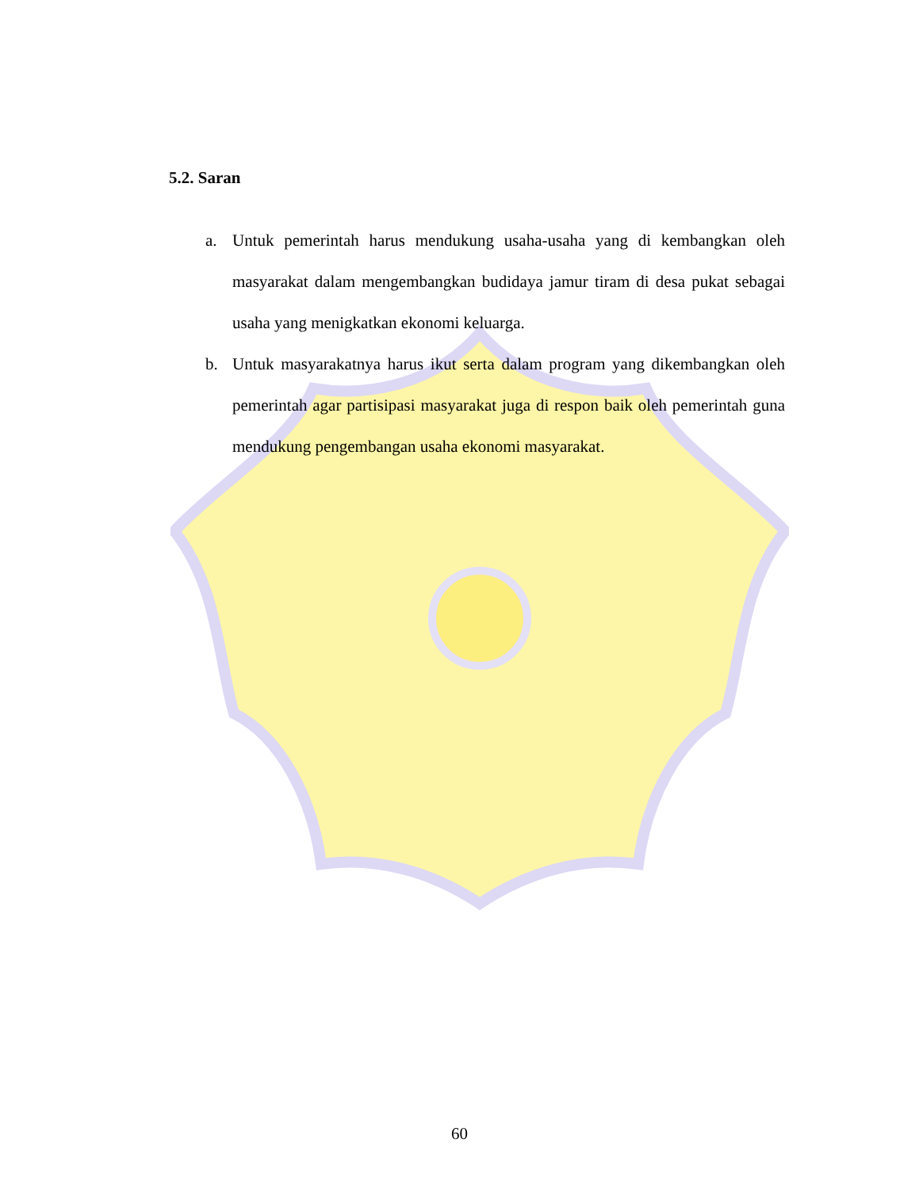5.2. Saran
a. Untuk pemerintah harus mendukung usaha-usaha yang di kembangkan oleh masyarakat dalam mengembangkan budidaya jamur tiram di desa pukat sebagai usaha yang menigkatkan ekonomi keluarga.
b. Untuk masyarakatnya harus ikut serta dalam program yang dikembangkan oleh pemerintah agar partisipasi masyarakat juga di respon baik oleh pemerintah guna mendukung pengembangan usaha ekonomi masyarakat.
60